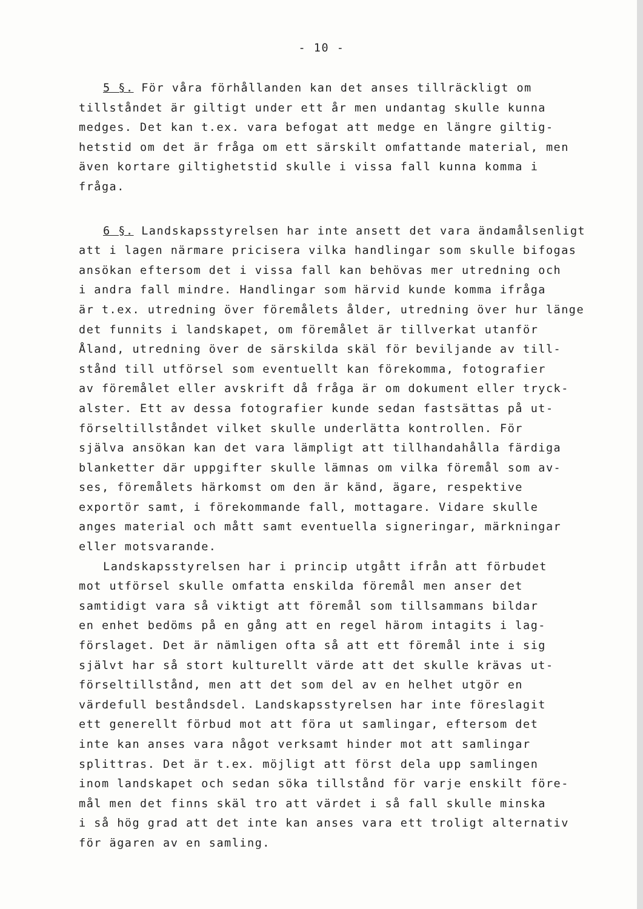- 10 -
5 §. För våra förhållanden kan det anses tillräckligt om
tillståndet är giltigt under ett år men undantag skulle kunna
medges. Det kan t.ex. vara befogat att medge en längre giltig-
hetstid om det är fråga om ett särskilt omfattande material, men
även kortare giltighetstid skulle i vissa fall kunna komma i
fråga.
6 §. Landskapsstyrelsen har inte ansett det vara ändamålsenligt
att i lagen närmare pricisera vilka handlingar som skulle bifogas
ansökan eftersom det i vissa fall kan behövas mer utredning och
i andra fall mindre. Handlingar som härvid kunde komma ifråga
är t.ex. utredning över föremålets ålder, utredning över hur länge
det funnits i landskapet, om föremålet är tillverkat utanför
Åland, utredning över de särskilda skäl för beviljande av till-
stånd till utförsel som eventuellt kan förekomma, fotografier
av föremålet eller avskrift då fråga är om dokument eller tryck-
alster. Ett av dessa fotografier kunde sedan fastsättas på ut-
förseltillståndet vilket skulle underlätta kontrollen. För
själva ansökan kan det vara lämpligt att tillhandahålla färdiga
blanketter där uppgifter skulle lämnas om vilka föremål som av-
ses, föremålets härkomst om den är känd, ägare, respektive
exportör samt, i förekommande fall, mottagare. Vidare skulle
anges material och mått samt eventuella signeringar, märkningar
eller motsvarande.
Landskapsstyrelsen har i princip utgått ifrån att förbudet
mot utförsel skulle omfatta enskilda föremål men anser det
samtidigt vara så viktigt att föremål som tillsammans bildar
en enhet bedöms på en gång att en regel härom intagits i lag-
förslaget. Det är nämligen ofta så att ett föremål inte i sig
självt har så stort kulturellt värde att det skulle krävas ut-
förseltillstånd, men att det som del av en helhet utgör en
värdefull beståndsdel. Landskapsstyrelsen har inte föreslagit
ett generellt förbud mot att föra ut samlingar, eftersom det
inte kan anses vara något verksamt hinder mot att samlingar
splittras. Det är t.ex. möjligt att först dela upp samlingen
inom landskapet och sedan söka tillstånd för varje enskilt före-
mål men det finns skäl tro att värdet i så fall skulle minska
i så hög grad att det inte kan anses vara ett troligt alternativ
för ägaren av en samling.